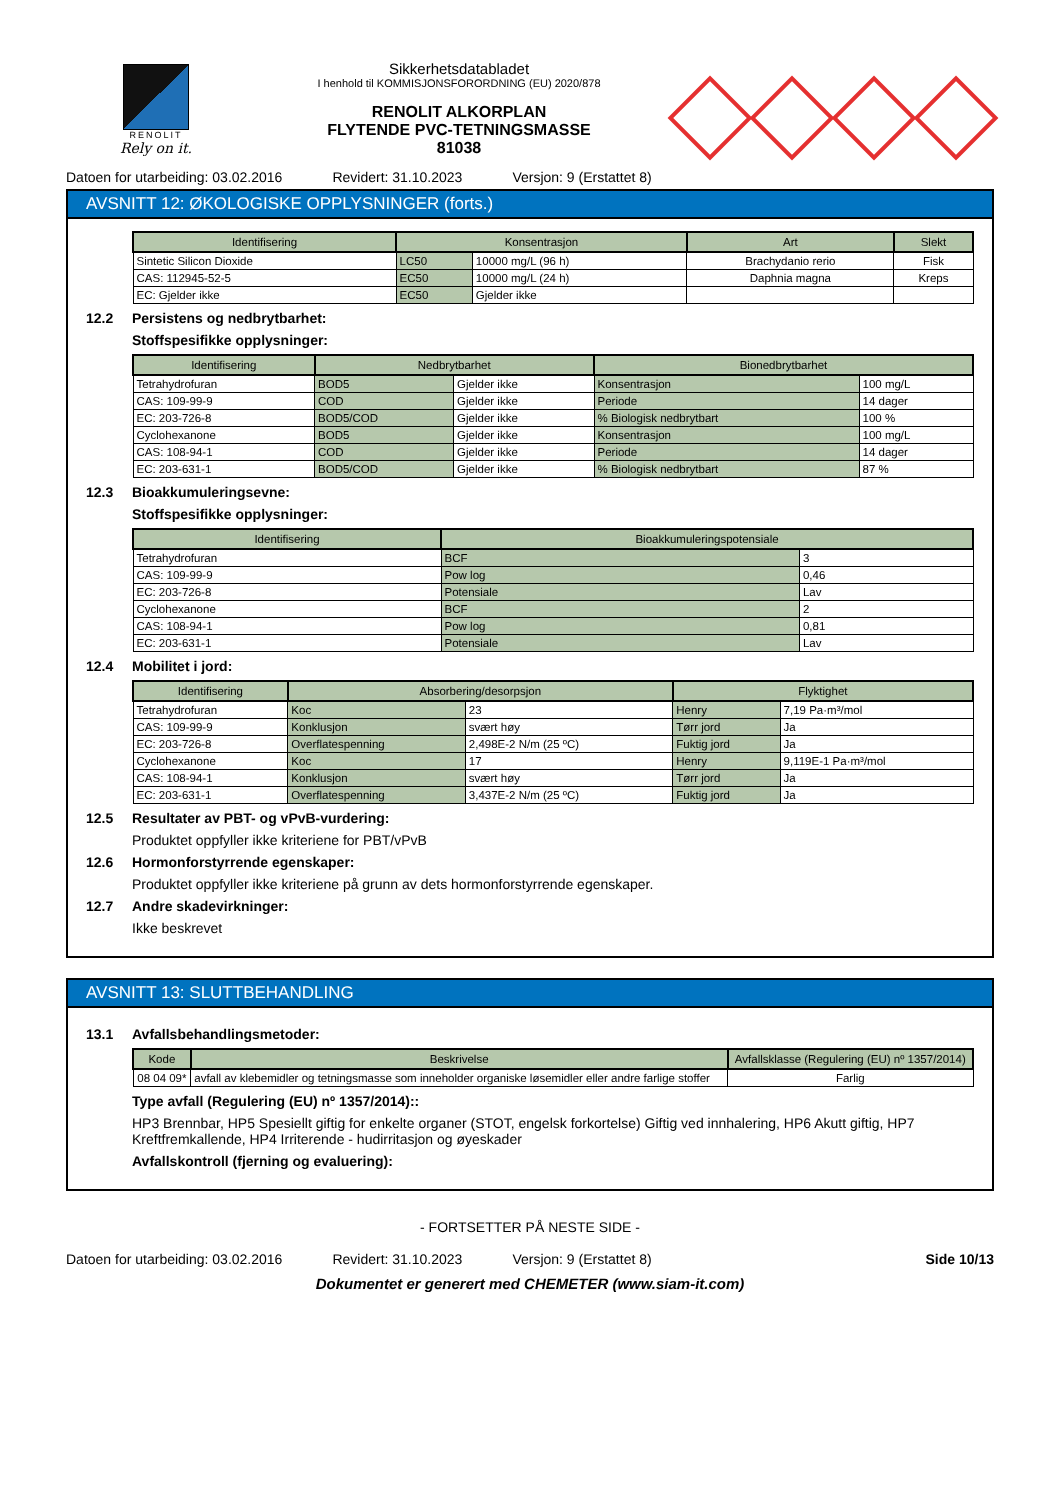RENOLIT
Rely on it.
Sikkerhetsdatabladet
I henhold til KOMMISJONSFORORDNING (EU) 2020/878
RENOLIT ALKORPLAN
FLYTENDE PVC-TETNINGSMASSE
81038
Datoen for utarbeiding: 03.02.2016 Revidert: 31.10.2023 Versjon: 9 (Erstattet 8)
AVSNITT 12: ØKOLOGISKE OPPLYSNINGER (forts.)
| Identifisering | Konsentrasjon | | Art | Slekt |
| --- | --- | --- | --- | --- |
| Sintetic Silicon Dioxide | LC50 | 10000 mg/L (96 h) | Brachydanio rerio | Fisk |
| CAS: 112945-52-5 | EC50 | 10000 mg/L (24 h) | Daphnia magna | Kreps |
| EC: Gjelder ikke | EC50 | Gjelder ikke | | |
12.2 Persistens og nedbrytbarhet:
Stoffspesifikke opplysninger:
| Identifisering | Nedbrytbarhet | | Bionedbrytbarhet | |
| --- | --- | --- | --- | --- |
| Tetrahydrofuran | BOD5 | Gjelder ikke | Konsentrasjon | 100 mg/L |
| CAS: 109-99-9 | COD | Gjelder ikke | Periode | 14 dager |
| EC: 203-726-8 | BOD5/COD | Gjelder ikke | % Biologisk nedbrytbart | 100 % |
| Cyclohexanone | BOD5 | Gjelder ikke | Konsentrasjon | 100 mg/L |
| CAS: 108-94-1 | COD | Gjelder ikke | Periode | 14 dager |
| EC: 203-631-1 | BOD5/COD | Gjelder ikke | % Biologisk nedbrytbart | 87 % |
12.3 Bioakkumuleringsevne:
Stoffspesifikke opplysninger:
| Identifisering | Bioakkumuleringspotensiale | |
| --- | --- | --- |
| Tetrahydrofuran | BCF | 3 |
| CAS: 109-99-9 | Pow log | 0,46 |
| EC: 203-726-8 | Potensiale | Lav |
| Cyclohexanone | BCF | 2 |
| CAS: 108-94-1 | Pow log | 0,81 |
| EC: 203-631-1 | Potensiale | Lav |
12.4 Mobilitet i jord:
| Identifisering | Absorbering/desorpsjon | | Flyktighet | |
| --- | --- | --- | --- | --- |
| Tetrahydrofuran | Koc | 23 | Henry | 7,19 Pa·m³/mol |
| CAS: 109-99-9 | Konklusjon | svært høy | Tørr jord | Ja |
| EC: 203-726-8 | Overflatespenning | 2,498E-2 N/m (25 ºC) | Fuktig jord | Ja |
| Cyclohexanone | Koc | 17 | Henry | 9,119E-1 Pa·m³/mol |
| CAS: 108-94-1 | Konklusjon | svært høy | Tørr jord | Ja |
| EC: 203-631-1 | Overflatespenning | 3,437E-2 N/m (25 ºC) | Fuktig jord | Ja |
12.5 Resultater av PBT- og vPvB-vurdering:
Produktet oppfyller ikke kriteriene for PBT/vPvB
12.6 Hormonforstyrrende egenskaper:
Produktet oppfyller ikke kriteriene på grunn av dets hormonforstyrrende egenskaper.
12.7 Andre skadevirkninger:
Ikke beskrevet
AVSNITT 13: SLUTTBEHANDLING
13.1 Avfallsbehandlingsmetoder:
| Kode | Beskrivelse | Avfallsklasse (Regulering (EU) nº 1357/2014) |
| --- | --- | --- |
| 08 04 09* | avfall av klebemidler og tetningsmasse som inneholder organiske løsemidler eller andre farlige stoffer | Farlig |
Type avfall (Regulering (EU) nº 1357/2014)::
HP3 Brennbar, HP5 Spesiellt giftig for enkelte organer (STOT, engelsk forkortelse) Giftig ved innhalering, HP6 Akutt giftig, HP7 Kreftfremkallende, HP4 Irriterende - hudirritasjon og øyeskader
Avfallskontroll (fjerning og evaluering):
- FORTSETTER PÅ NESTE SIDE -
Datoen for utarbeiding: 03.02.2016 Revidert: 31.10.2023 Versjon: 9 (Erstattet 8) Side 10/13
Dokumentet er generert med CHEMETER (www.siam-it.com)